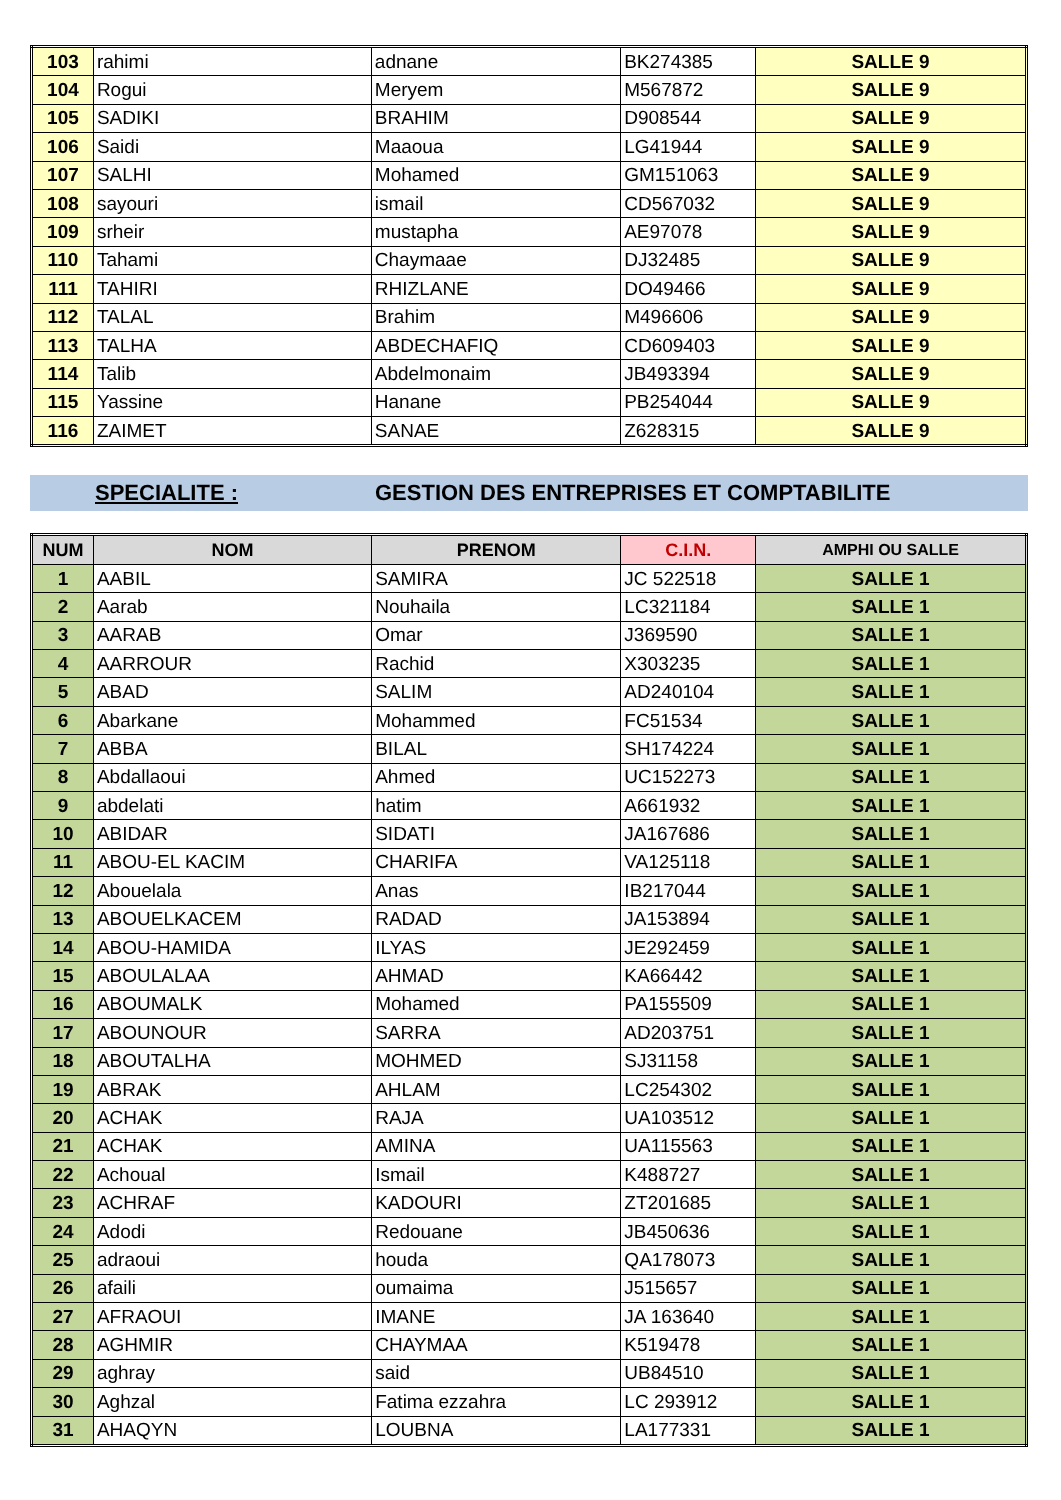| 103 | rahimi | adnane | BK274385 | SALLE 9 |
| 104 | Rogui | Meryem | M567872 | SALLE 9 |
| 105 | SADIKI | BRAHIM | D908544 | SALLE 9 |
| 106 | Saidi | Maaoua | LG41944 | SALLE 9 |
| 107 | SALHI | Mohamed | GM151063 | SALLE 9 |
| 108 | sayouri | ismail | CD567032 | SALLE 9 |
| 109 | srheir | mustapha | AE97078 | SALLE 9 |
| 110 | Tahami | Chaymaae | DJ32485 | SALLE 9 |
| 111 | TAHIRI | RHIZLANE | DO49466 | SALLE 9 |
| 112 | TALAL | Brahim | M496606 | SALLE 9 |
| 113 | TALHA | ABDECHAFIQ | CD609403 | SALLE 9 |
| 114 | Talib | Abdelmonaim | JB493394 | SALLE 9 |
| 115 | Yassine | Hanane | PB254044 | SALLE 9 |
| 116 | ZAIMET | SANAE | Z628315 | SALLE 9 |
SPECIALITE : GESTION DES ENTREPRISES ET COMPTABILITE
| NUM | NOM | PRENOM | C.I.N. | AMPHI OU SALLE |
| --- | --- | --- | --- | --- |
| 1 | AABIL | SAMIRA | JC 522518 | SALLE 1 |
| 2 | Aarab | Nouhaila | LC321184 | SALLE 1 |
| 3 | AARAB | Omar | J369590 | SALLE 1 |
| 4 | AARROUR | Rachid | X303235 | SALLE 1 |
| 5 | ABAD | SALIM | AD240104 | SALLE 1 |
| 6 | Abarkane | Mohammed | FC51534 | SALLE 1 |
| 7 | ABBA | BILAL | SH174224 | SALLE 1 |
| 8 | Abdallaoui | Ahmed | UC152273 | SALLE 1 |
| 9 | abdelati | hatim | A661932 | SALLE 1 |
| 10 | ABIDAR | SIDATI | JA167686 | SALLE 1 |
| 11 | ABOU-EL KACIM | CHARIFA | VA125118 | SALLE 1 |
| 12 | Abouelala | Anas | IB217044 | SALLE 1 |
| 13 | ABOUELKACEM | RADAD | JA153894 | SALLE 1 |
| 14 | ABOU-HAMIDA | ILYAS | JE292459 | SALLE 1 |
| 15 | ABOULALAA | AHMAD | KA66442 | SALLE 1 |
| 16 | ABOUMALK | Mohamed | PA155509 | SALLE 1 |
| 17 | ABOUNOUR | SARRA | AD203751 | SALLE 1 |
| 18 | ABOUTALHA | MOHMED | SJ31158 | SALLE 1 |
| 19 | ABRAK | AHLAM | LC254302 | SALLE 1 |
| 20 | ACHAK | RAJA | UA103512 | SALLE 1 |
| 21 | ACHAK | AMINA | UA115563 | SALLE 1 |
| 22 | Achoual | Ismail | K488727 | SALLE 1 |
| 23 | ACHRAF | KADOURI | ZT201685 | SALLE 1 |
| 24 | Adodi | Redouane | JB450636 | SALLE 1 |
| 25 | adraoui | houda | QA178073 | SALLE 1 |
| 26 | afaili | oumaima | J515657 | SALLE 1 |
| 27 | AFRAOUI | IMANE | JA 163640 | SALLE 1 |
| 28 | AGHMIR | CHAYMAA | K519478 | SALLE 1 |
| 29 | aghray | said | UB84510 | SALLE 1 |
| 30 | Aghzal | Fatima ezzahra | LC 293912 | SALLE 1 |
| 31 | AHAQYN | LOUBNA | LA177331 | SALLE 1 |